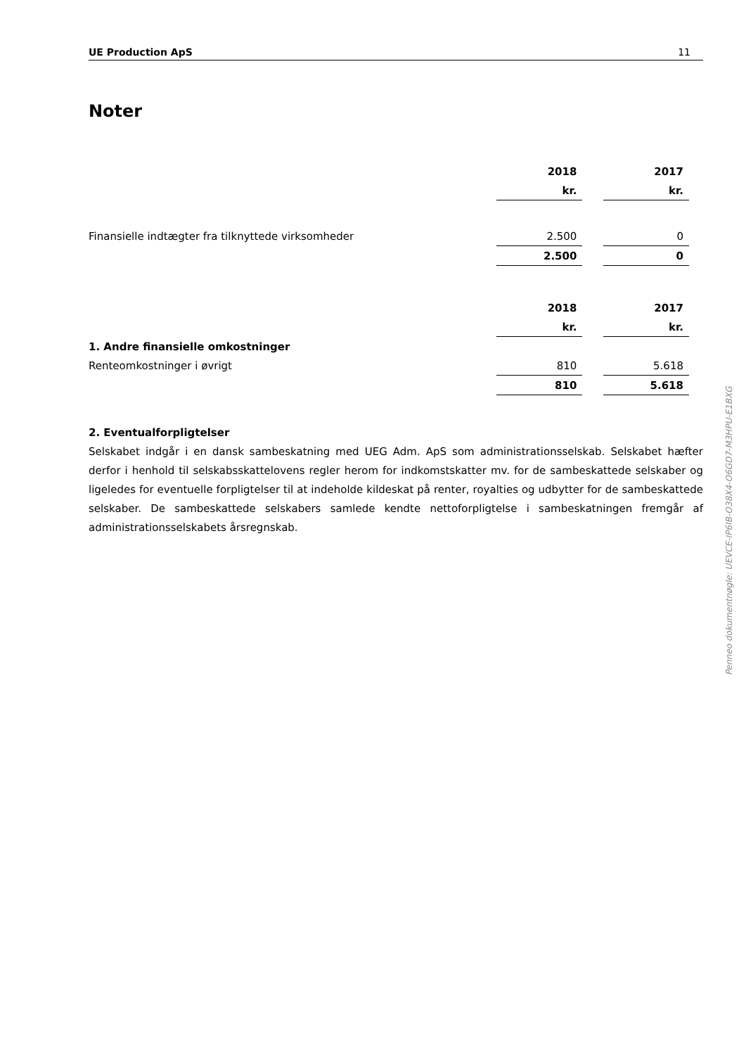UE Production ApS 11
Noter
| | 2018 | | 2017 |
| | kr. | | kr. |
| Finansielle indtægter fra tilknyttede virksomheder | 2.500 | | 0 |
| | 2.500 | | 0 |
| | 2018 | | 2017 |
| | kr. | | kr. |
| 1. Andre finansielle omkostninger | | | |
| Renteomkostninger i øvrigt | 810 | | 5.618 |
| | 810 | | 5.618 |
2. Eventualforpligtelser
Selskabet indgår i en dansk sambeskatning med UEG Adm. ApS som administrationsselskab. Selskabet hæf­ter derfor i henhold til selskabsskattelovens regler herom for indkomstskatter mv. for de sambeskattede selskaber og ligeledes for eventuelle forpligtelser til at indeholde kildeskat på renter, royalties og udbytter for de sambeskattede selskaber. De sambeskattede selskabers samlede kendte nettoforpligtelse i sambe­skatningen fremgår af administrationsselskabets årsregnskab.
Penneo dokumentnøgle: UEVCE-IP6IB-O38X4-O6GD7-M3HPU-E1BXG